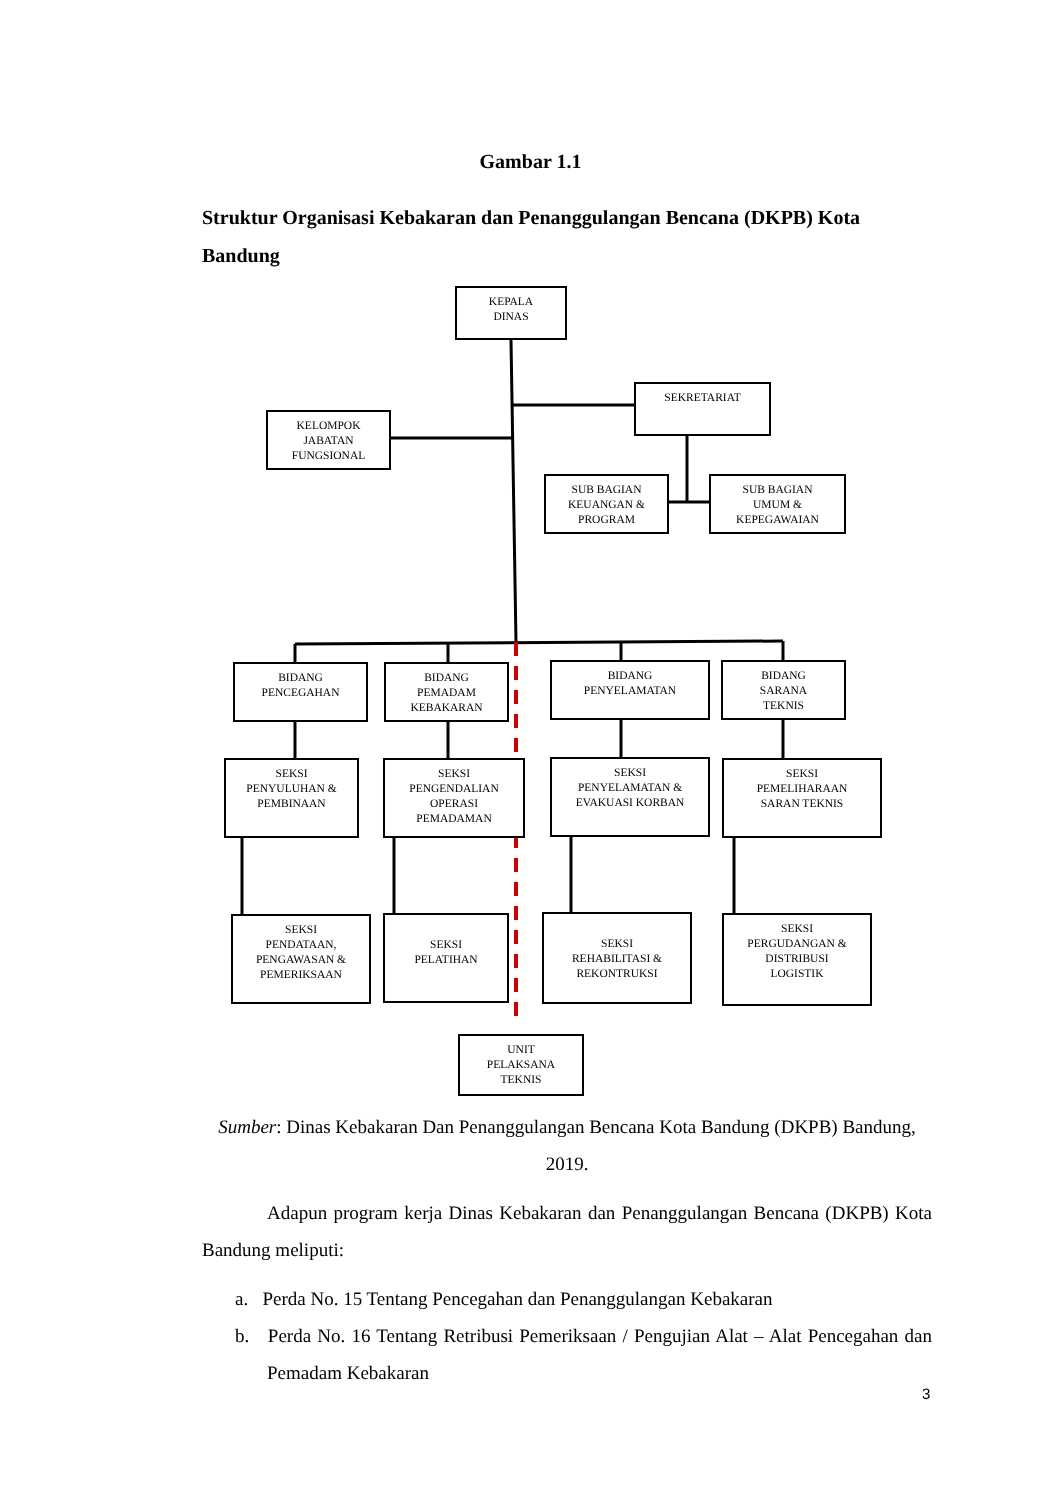Gambar 1.1
Struktur Organisasi Kebakaran dan Penanggulangan Bencana (DKPB) Kota Bandung
KEPALA
DINAS
SEKRETARIAT
KELOMPOK
JABATAN
FUNGSIONAL
SUB BAGIAN
KEUANGAN &
PROGRAM
SUB BAGIAN
UMUM &
KEPEGAWAIAN
BIDANG
PENCEGAHAN
BIDANG
PEMADAM
KEBAKARAN
BIDANG
PENYELAMATAN
BIDANG
SARANA
TEKNIS
SEKSI
PENYULUHAN &
PEMBINAAN
SEKSI
PENGENDALIAN
OPERASI
PEMADAMAN
SEKSI
PENYELAMATAN &
EVAKUASI KORBAN
SEKSI
PEMELIHARAAN
SARAN TEKNIS
SEKSI
PENDATAAN,
PENGAWASAN &
PEMERIKSAAN
SEKSI
PELATIHAN
SEKSI
REHABILITASI &
REKONTRUKSI
SEKSI
PERGUDANGAN &
DISTRIBUSI
LOGISTIK
UNIT
PELAKSANA
TEKNIS
Sumber: Dinas Kebakaran Dan Penanggulangan Bencana Kota Bandung (DKPB) Bandung, 2019.
Adapun program kerja Dinas Kebakaran dan Penanggulangan Bencana (DKPB) Kota Bandung meliputi:
a. Perda No. 15 Tentang Pencegahan dan Penanggulangan Kebakaran
b. Perda No. 16 Tentang Retribusi Pemeriksaan / Pengujian Alat – Alat Pencegahan dan Pemadam Kebakaran
3